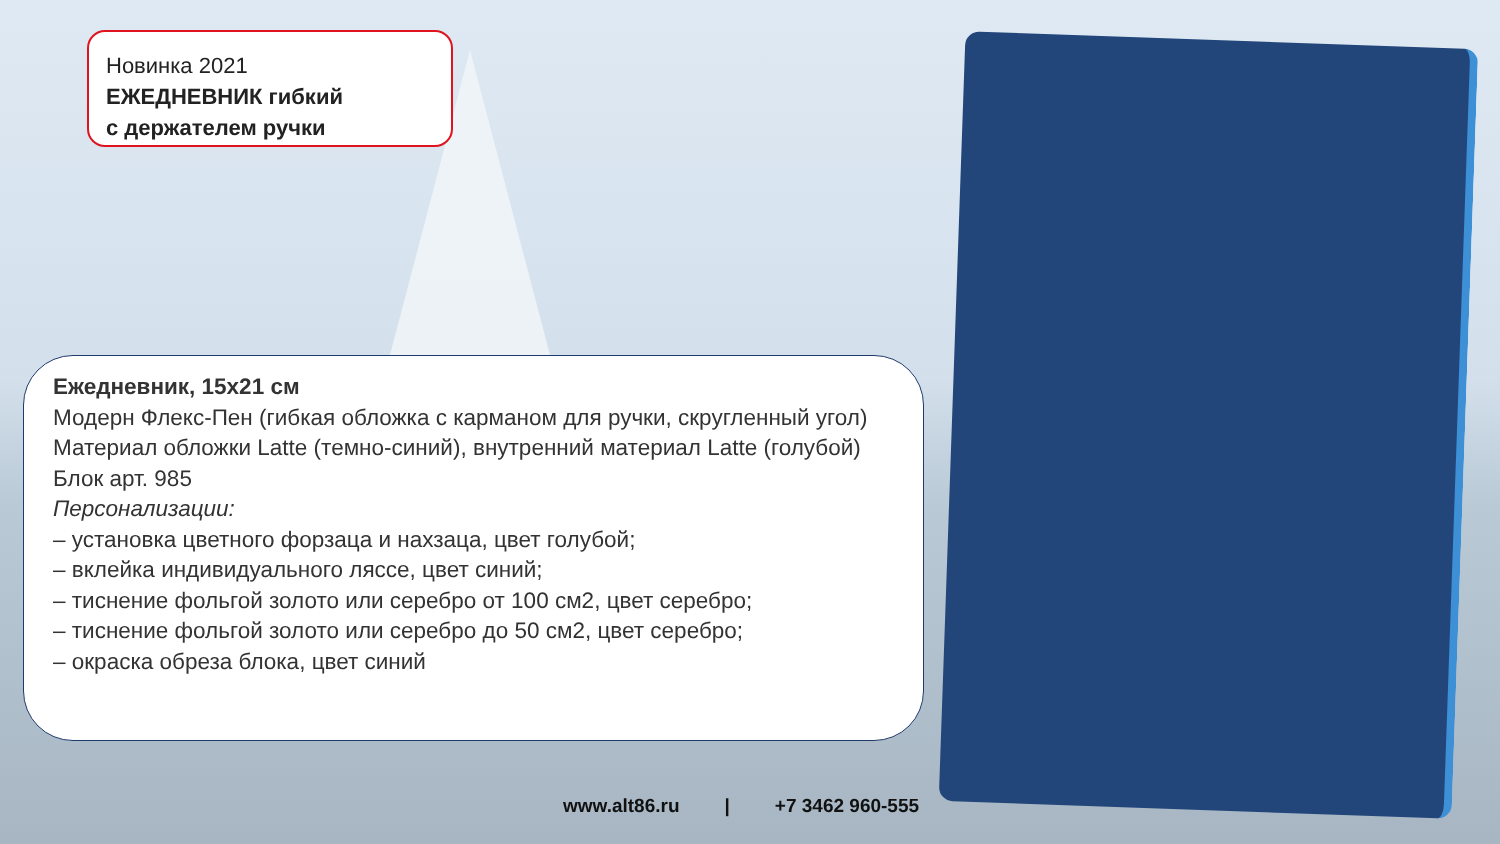Новинка 2021
ЕЖЕДНЕВНИК гибкий
с держателем ручки
Ежедневник, 15х21 см
Модерн Флекс-Пен (гибкая обложка с карманом для ручки, скругленный угол)
Материал обложки Latte (темно-синий), внутренний материал Latte (голубой)
Блок арт. 985
Персонализации:
– установка цветного форзаца и нахзаца, цвет голубой;
– вклейка индивидуального ляссе, цвет синий;
– тиснение фольгой золото или серебро от 100 см2, цвет серебро;
– тиснение фольгой золото или серебро до 50 см2, цвет серебро;
– окраска обреза блока, цвет синий
www.alt86.ru | +7 3462 960-555